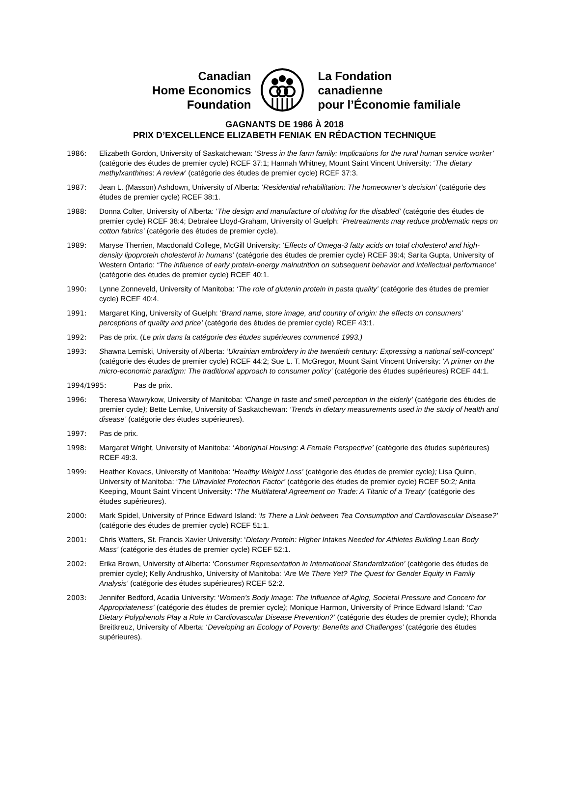Canadian
Home Economics
Foundation
La Fondation
canadienne
pour l’Économie familiale
GAGNANTS DE 1986 À 2018
PRIX D’EXCELLENCE ELIZABETH FENIAK EN RÉDACTION TECHNIQUE
1986: Elizabeth Gordon, University of Saskatchewan: ‘Stress in the farm family: Implications for the rural human service worker’ (catégorie des études de premier cycle) RCEF 37:1; Hannah Whitney, Mount Saint Vincent University: ‘The dietary methylxanthines: A review’ (catégorie des études de premier cycle) RCEF 37:3.
1987: Jean L. (Masson) Ashdown, University of Alberta: ‘Residential rehabilitation: The homeowner’s decision’ (catégorie des études de premier cycle) RCEF 38:1.
1988: Donna Colter, University of Alberta: ‘The design and manufacture of clothing for the disabled’ (catégorie des études de premier cycle) RCEF 38:4; Debralee Lloyd-Graham, University of Guelph: ‘Pretreatments may reduce problematic neps on cotton fabrics’ (catégorie des études de premier cycle).
1989: Maryse Therrien, Macdonald College, McGill University: ‘Effects of Omega-3 fatty acids on total cholesterol and high-density lipoprotein cholesterol in humans’ (catégorie des études de premier cycle) RCEF 39:4; Sarita Gupta, University of Western Ontario: “The influence of early protein-energy malnutrition on subsequent behavior and intellectual performance’ (catégorie des études de premier cycle) RCEF 40:1.
1990: Lynne Zonneveld, University of Manitoba: ‘The role of glutenin protein in pasta quality’ (catégorie des études de premier cycle) RCEF 40:4.
1991: Margaret King, University of Guelph: ‘Brand name, store image, and country of origin: the effects on consumers’ perceptions of quality and price’ (catégorie des études de premier cycle) RCEF 43:1.
1992: Pas de prix. (Le prix dans la catégorie des études supérieures commencé 1993.)
1993: Shawna Lemiski, University of Alberta: ‘Ukrainian embroidery in the twentieth century: Expressing a national self-concept’ (catégorie des études de premier cycle) RCEF 44:2; Sue L. T. McGregor, Mount Saint Vincent University: ‘A primer on the micro-economic paradigm: The traditional approach to consumer policy’ (catégorie des études supérieures) RCEF 44:1.
1994/1995: Pas de prix.
1996: Theresa Wawrykow, University of Manitoba: ‘Change in taste and smell perception in the elderly’ (catégorie des études de premier cycle); Bette Lemke, University of Saskatchewan: ‘Trends in dietary measurements used in the study of health and disease’ (catégorie des études supérieures).
1997: Pas de prix.
1998: Margaret Wright, University of Manitoba: ‘Aboriginal Housing: A Female Perspective’ (catégorie des études supérieures) RCEF 49:3.
1999: Heather Kovacs, University of Manitoba: ‘Healthy Weight Loss’ (catégorie des études de premier cycle); Lisa Quinn, University of Manitoba: ‘The Ultraviolet Protection Factor’ (catégorie des études de premier cycle) RCEF 50:2; Anita Keeping, Mount Saint Vincent University: ‘The Multilateral Agreement on Trade: A Titanic of a Treaty’ (catégorie des études supérieures).
2000: Mark Spidel, University of Prince Edward Island: ‘Is There a Link between Tea Consumption and Cardiovascular Disease?’ (catégorie des études de premier cycle) RCEF 51:1.
2001: Chris Watters, St. Francis Xavier University: ‘Dietary Protein: Higher Intakes Needed for Athletes Building Lean Body Mass’ (catégorie des études de premier cycle) RCEF 52:1.
2002: Erika Brown, University of Alberta: ‘Consumer Representation in International Standardization’ (catégorie des études de premier cycle); Kelly Andrushko, University of Manitoba: ‘Are We There Yet? The Quest for Gender Equity in Family Analysis’ (catégorie des études supérieures) RCEF 52:2.
2003: Jennifer Bedford, Acadia University: ‘Women’s Body Image: The Influence of Aging, Societal Pressure and Concern for Appropriateness’ (catégorie des études de premier cycle); Monique Harmon, University of Prince Edward Island: ‘Can Dietary Polyphenols Play a Role in Cardiovascular Disease Prevention?’ (catégorie des études de premier cycle); Rhonda Breitkreuz, University of Alberta: ‘Developing an Ecology of Poverty: Benefits and Challenges’ (catégorie des études supérieures).